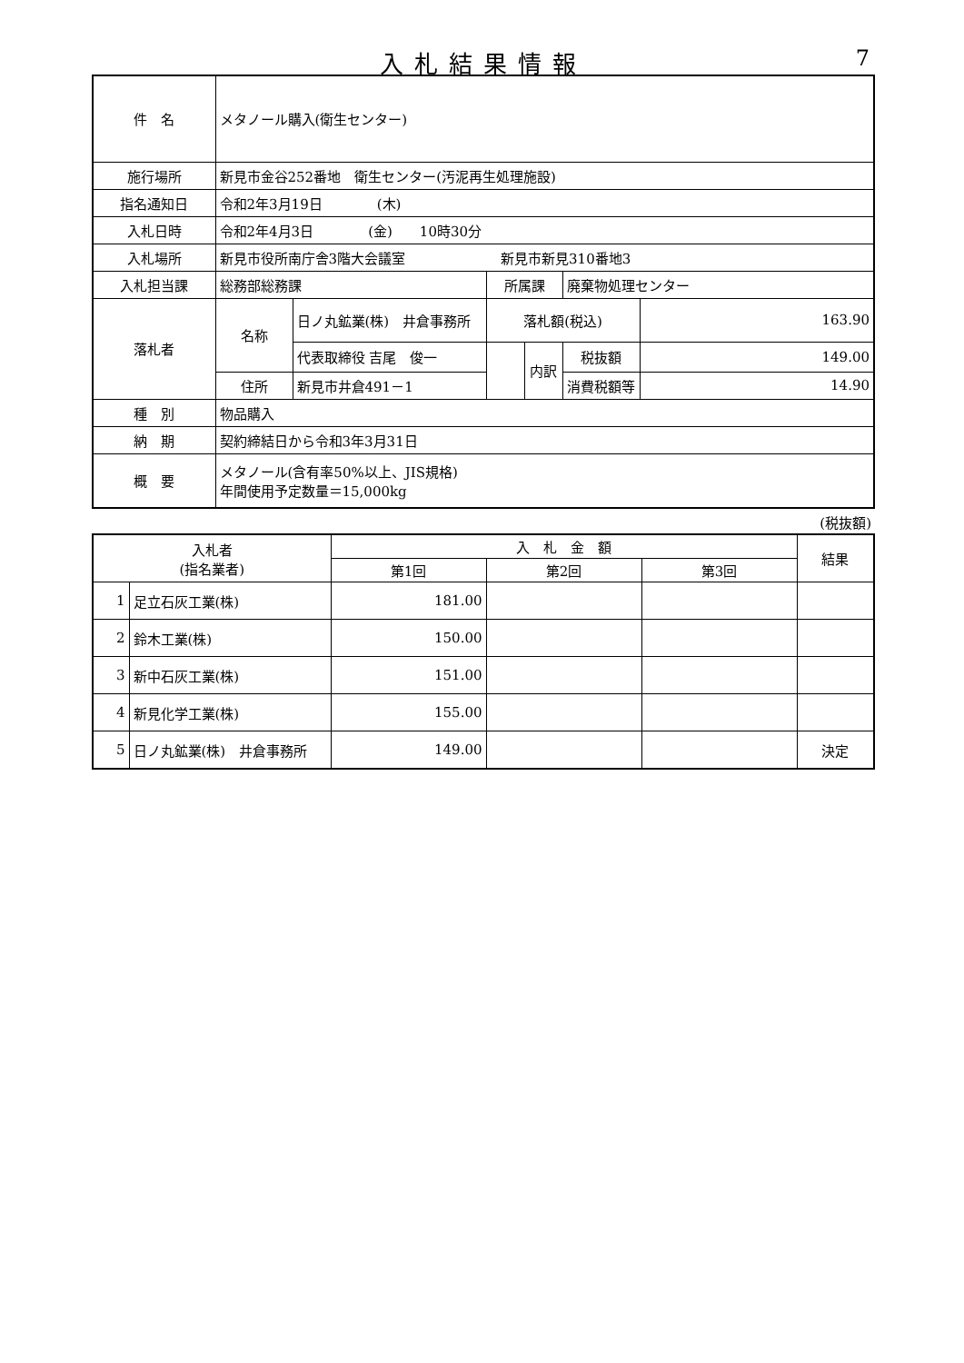入札結果情報 7
| 件 名 | メタノール購入(衛生センター) | | | | | |
| 施行場所 | 新見市金谷252番地 衛生センター(汚泥再生処理施設) | | | | | |
| 指名通知日 | 令和2年3月19日 (木) | | | | | |
| 入札日時 | 令和2年4月3日 (金) 10時30分 | | | | | |
| 入札場所 | 新見市役所南庁舎3階大会議室 新見市新見310番地3 | | | | | |
| 入札担当課 | 総務部総務課 | | 所属課 | | 廃棄物処理センター | |
| 落札者 | 名称 | 日ノ丸鉱業(株) 井倉事務所 | 落札額(税込) | | | 163.90 |
| | | 代表取締役 吉尾 俊一 | | 内訳 | 税抜額 | 149.00 |
| | 住所 | 新見市井倉491－1 | | | 消費税額等 | 14.90 |
| 種 別 | 物品購入 | | | | | |
| 納 期 | 契約締結日から令和3年3月31日 | | | | | |
| 概 要 | メタノール(含有率50%以上、JIS規格) 年間使用予定数量＝15,000kg | | | | | |
(税抜額)
| 入札者 (指名業者) | | 入 札 金 額 | | | 結果 |
| --- | --- | --- | --- | --- | --- |
| | | 第1回 | 第2回 | 第3回 | |
| 1 | 足立石灰工業(株) | 181.00 | | | |
| 2 | 鈴木工業(株) | 150.00 | | | |
| 3 | 新中石灰工業(株) | 151.00 | | | |
| 4 | 新見化学工業(株) | 155.00 | | | |
| 5 | 日ノ丸鉱業(株) 井倉事務所 | 149.00 | | | 決定 |